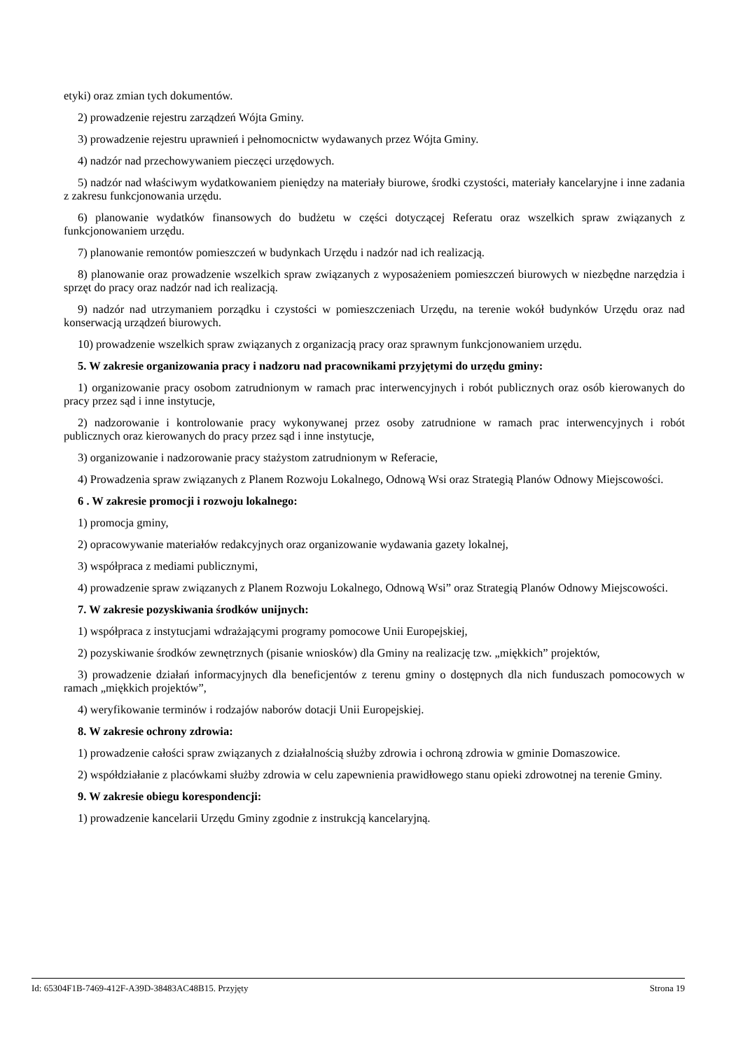etyki) oraz zmian tych dokumentów.
2) prowadzenie rejestru zarządzeń Wójta Gminy.
3) prowadzenie rejestru uprawnień i pełnomocnictw wydawanych przez Wójta Gminy.
4) nadzór nad przechowywaniem pieczęci urzędowych.
5) nadzór nad właściwym wydatkowaniem pieniędzy na materiały biurowe, środki czystości, materiały kancelaryjne i inne zadania z zakresu funkcjonowania urzędu.
6) planowanie wydatków finansowych do budżetu w części dotyczącej Referatu oraz wszelkich spraw związanych z funkcjonowaniem urzędu.
7) planowanie remontów pomieszczeń w budynkach Urzędu i nadzór nad ich realizacją.
8) planowanie oraz prowadzenie wszelkich spraw związanych z wyposażeniem pomieszczeń biurowych w niezbędne narzędzia i sprzęt do pracy oraz nadzór nad ich realizacją.
9) nadzór nad utrzymaniem porządku i czystości w pomieszczeniach Urzędu, na terenie wokół budynków Urzędu oraz nad konserwacją urządzeń biurowych.
10) prowadzenie wszelkich spraw związanych z organizacją pracy oraz sprawnym funkcjonowaniem urzędu.
5. W zakresie organizowania pracy i nadzoru nad pracownikami przyjętymi do urzędu gminy:
1) organizowanie pracy osobom zatrudnionym w ramach prac interwencyjnych i robót publicznych oraz osób kierowanych do pracy przez sąd i inne instytucje,
2) nadzorowanie i kontrolowanie pracy wykonywanej przez osoby zatrudnione w ramach prac interwencyjnych i robót publicznych oraz kierowanych do pracy przez sąd i inne instytucje,
3) organizowanie i nadzorowanie pracy stażystom zatrudnionym w Referacie,
4) Prowadzenia spraw związanych z Planem Rozwoju Lokalnego, Odnową Wsi oraz Strategią Planów Odnowy Miejscowości.
6 . W zakresie promocji i rozwoju lokalnego:
1) promocja gminy,
2) opracowywanie materiałów redakcyjnych oraz organizowanie wydawania gazety lokalnej,
3) współpraca z mediami publicznymi,
4) prowadzenie spraw związanych z Planem Rozwoju Lokalnego, Odnową Wsi” oraz Strategią Planów Odnowy Miejscowości.
7. W zakresie pozyskiwania środków unijnych:
1) współpraca z instytucjami wdrażającymi programy pomocowe Unii Europejskiej,
2) pozyskiwanie środków zewnętrznych (pisanie wniosków) dla Gminy na realizację tzw. „miękkich” projektów,
3) prowadzenie działań informacyjnych dla beneficjentów z terenu gminy o dostępnych dla nich funduszach pomocowych w ramach „miękkich projektów”,
4) weryfikowanie terminów i rodzajów naborów dotacji Unii Europejskiej.
8. W zakresie ochrony zdrowia:
1) prowadzenie całości spraw związanych z działalnością służby zdrowia i ochroną zdrowia w gminie Domaszowice.
2) współdziałanie z placówkami służby zdrowia w celu zapewnienia prawidłowego stanu opieki zdrowotnej na terenie Gminy.
9. W zakresie obiegu korespondencji:
1) prowadzenie kancelarii Urzędu Gminy zgodnie z instrukcją kancelaryjną.
Id: 65304F1B-7469-412F-A39D-38483AC48B15. Przyjęty Strona 19